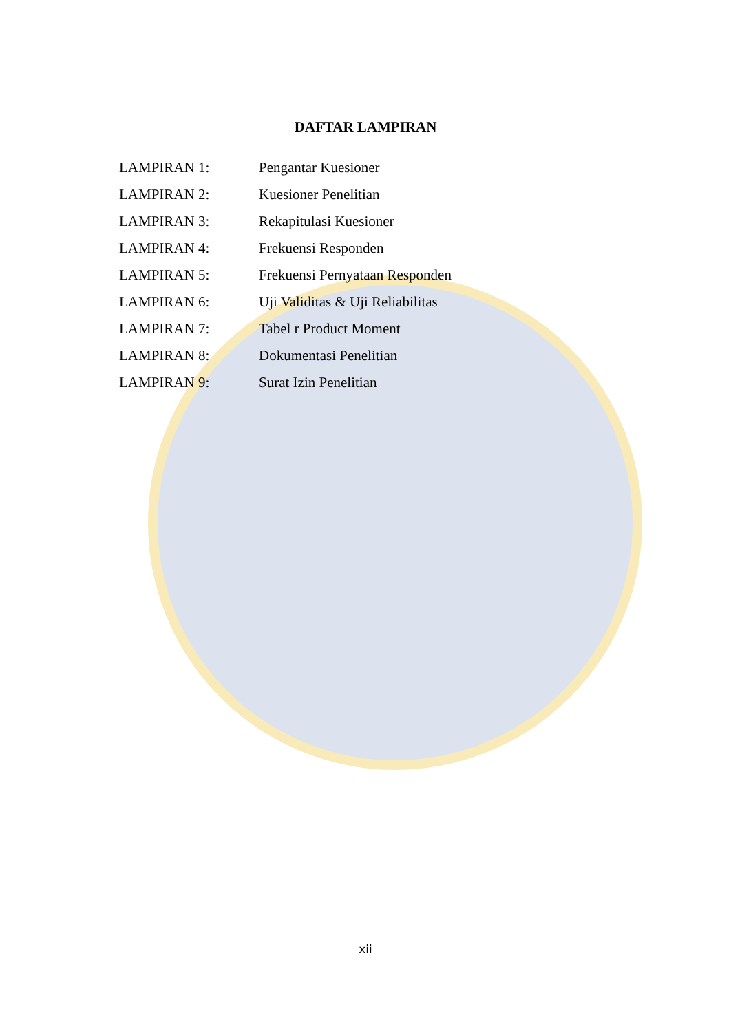DAFTAR LAMPIRAN
LAMPIRAN 1: Pengantar Kuesioner
LAMPIRAN 2: Kuesioner Penelitian
LAMPIRAN 3: Rekapitulasi Kuesioner
LAMPIRAN 4: Frekuensi Responden
LAMPIRAN 5: Frekuensi Pernyataan Responden
LAMPIRAN 6: Uji Validitas & Uji Reliabilitas
LAMPIRAN 7: Tabel r Product Moment
LAMPIRAN 8: Dokumentasi Penelitian
LAMPIRAN 9: Surat Izin Penelitian
xii